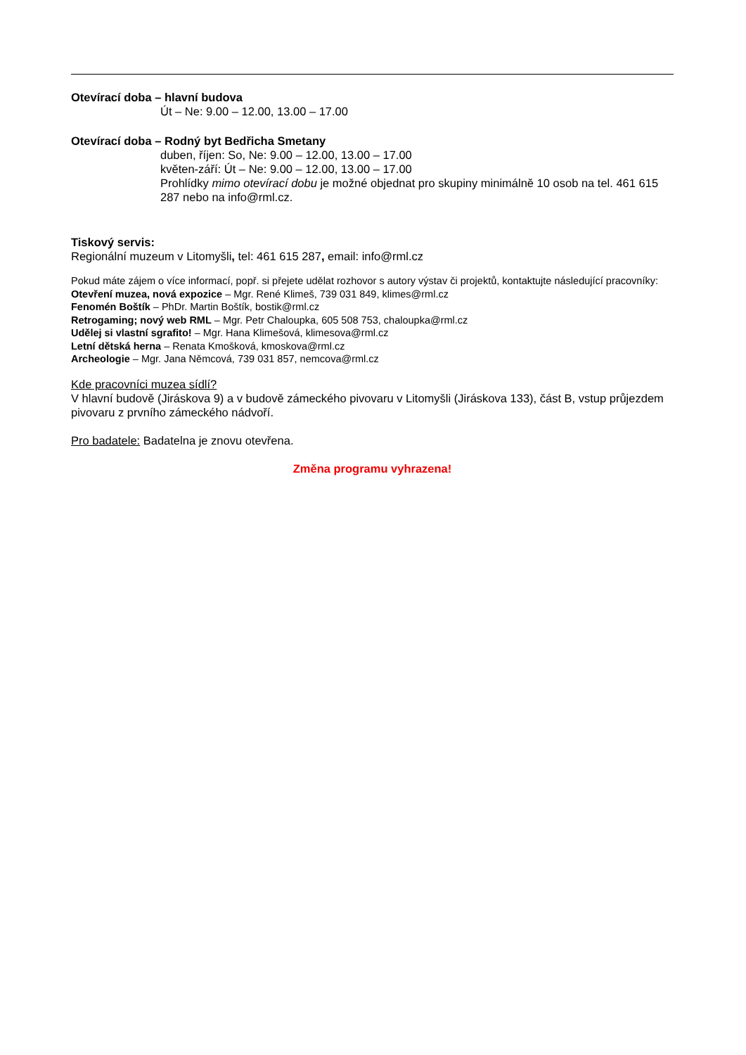Otevírací doba – hlavní budova
Út – Ne: 9.00 – 12.00, 13.00 – 17.00
Otevírací doba – Rodný byt Bedřicha Smetany
duben, říjen: So, Ne: 9.00 – 12.00, 13.00 – 17.00
květen-září: Út – Ne: 9.00 – 12.00, 13.00 – 17.00
Prohlídky mimo otevírací dobu je možné objednat pro skupiny minimálně 10 osob na tel. 461 615 287 nebo na info@rml.cz.
Tiskový servis:
Regionální muzeum v Litomyšli, tel: 461 615 287, email: info@rml.cz
Pokud máte zájem o více informací, popř. si přejete udělat rozhovor s autory výstav či projektů, kontaktujte následující pracovníky:
Otevření muzea, nová expozice – Mgr. René Klimeš, 739 031 849, klimes@rml.cz
Fenomén Boštík – PhDr. Martin Boštík, bostik@rml.cz
Retrogaming; nový web RML – Mgr. Petr Chaloupka, 605 508 753, chaloupka@rml.cz
Udělej si vlastní sgrafito! – Mgr. Hana Klimešová, klimesova@rml.cz
Letní dětská herna – Renata Kmošková, kmoskova@rml.cz
Archeologie – Mgr. Jana Němcová, 739 031 857, nemcova@rml.cz
Kde pracovníci muzea sídlí?
V hlavní budově (Jiráskova 9) a v budově zámeckého pivovaru v Litomyšli (Jiráskova 133), část B, vstup průjezdem pivovaru z prvního zámeckého nádvoří.
Pro badatele: Badatelna je znovu otevřena.
Změna programu vyhrazena!